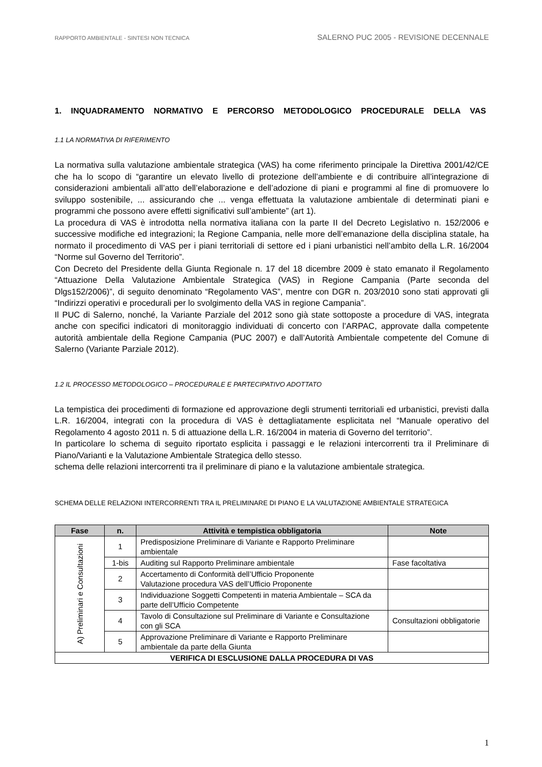RAPPORTO AMBIENTALE - SINTESI NON TECNICA SALERNO PUC 2005 - REVISIONE DECENNALE
1. INQUADRAMENTO NORMATIVO E PERCORSO METODOLOGICO PROCEDURALE DELLA VAS
1.1 LA NORMATIVA DI RIFERIMENTO
La normativa sulla valutazione ambientale strategica (VAS) ha come riferimento principale la Direttiva 2001/42/CE che ha lo scopo di “garantire un elevato livello di protezione dell’ambiente e di contribuire all’integrazione di considerazioni ambientali all’atto dell’elaborazione e dell’adozione di piani e programmi al fine di promuovere lo sviluppo sostenibile, ... assicurando che ... venga effettuata la valutazione ambientale di determinati piani e programmi che possono avere effetti significativi sull’ambiente” (art 1).
La procedura di VAS è introdotta nella normativa italiana con la parte II del Decreto Legislativo n. 152/2006 e successive modifiche ed integrazioni; la Regione Campania, nelle more dell’emanazione della disciplina statale, ha normato il procedimento di VAS per i piani territoriali di settore ed i piani urbanistici nell’ambito della L.R. 16/2004 “Norme sul Governo del Territorio”.
Con Decreto del Presidente della Giunta Regionale n. 17 del 18 dicembre 2009 è stato emanato il Regolamento “Attuazione Della Valutazione Ambientale Strategica (VAS) in Regione Campania (Parte seconda del Dlgs152/2006)”, di seguito denominato “Regolamento VAS”, mentre con DGR n. 203/2010 sono stati approvati gli “Indirizzi operativi e procedurali per lo svolgimento della VAS in regione Campania”.
Il PUC di Salerno, nonché, la Variante Parziale del 2012 sono già state sottoposte a procedure di VAS, integrata anche con specifici indicatori di monitoraggio individuati di concerto con l’ARPAC, approvate dalla competente autorità ambientale della Regione Campania (PUC 2007) e dall’Autorità Ambientale competente del Comune di Salerno (Variante Parziale 2012).
1.2 IL PROCESSO METODOLOGICO – PROCEDURALE E PARTECIPATIVO ADOTTATO
La tempistica dei procedimenti di formazione ed approvazione degli strumenti territoriali ed urbanistici, previsti dalla L.R. 16/2004, integrati con la procedura di VAS è dettagliatamente esplicitata nel “Manuale operativo del Regolamento 4 agosto 2011 n. 5 di attuazione della L.R. 16/2004 in materia di Governo del territorio”.
In particolare lo schema di seguito riportato esplicita i passaggi e le relazioni intercorrenti tra il Preliminare di Piano/Varianti e la Valutazione Ambientale Strategica dello stesso.
schema delle relazioni intercorrenti tra il preliminare di piano e la valutazione ambientale strategica.
SCHEMA DELLE RELAZIONI INTERCORRENTI TRA IL PRELIMINARE DI PIANO E LA VALUTAZIONE AMBIENTALE STRATEGICA
| Fase | n. | Attività e tempistica obbligatoria | Note |
| --- | --- | --- | --- |
| A) Preliminari e Consultazioni | 1 | Predisposizione Preliminare di Variante e Rapporto Preliminare ambientale | |
| | 1-bis | Auditing sul Rapporto Preliminare ambientale | Fase facoltativa |
| | 2 | Accertamento di Conformità dell’Ufficio Proponente Valutazione procedura VAS dell’Ufficio Proponente | |
| | 3 | Individuazione Soggetti Competenti in materia Ambientale – SCA da parte dell’Ufficio Competente | |
| | 4 | Tavolo di Consultazione sul Preliminare di Variante e Consultazione con gli SCA | Consultazioni obbligatorie |
| | 5 | Approvazione Preliminare di Variante e Rapporto Preliminare ambientale da parte della Giunta | |
| VERIFICA DI ESCLUSIONE DALLA PROCEDURA DI VAS | | | |
1